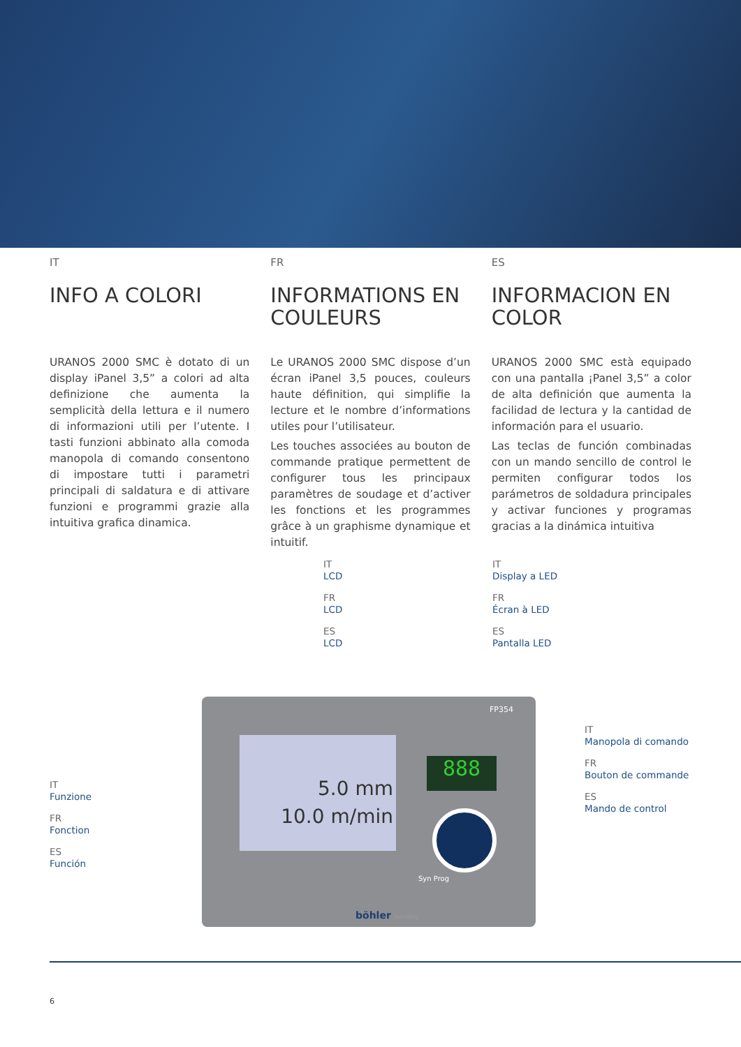IT
INFO A COLORI
URANOS 2000 SMC è dotato di un display iPanel 3,5” a colori ad alta definizione che aumenta la semplicità della lettura e il numero di informazioni utili per l’utente. I tasti funzioni abbinato alla comoda manopola di comando consentono di impostare tutti i parametri principali di saldatura e di attivare funzioni e programmi grazie alla intuitiva grafica dinamica.
FR
INFORMATIONS EN COULEURS
Le URANOS 2000 SMC dispose d’un écran iPanel 3,5 pouces, couleurs haute définition, qui simplifie la lecture et le nombre d’informations utiles pour l’utilisateur.
Les touches associées au bouton de commande pratique permettent de configurer tous les principaux paramètres de soudage et d’activer les fonctions et les programmes grâce à un graphisme dynamique et intuitif.
ES
INFORMACION EN COLOR
URANOS 2000 SMC està equipado con una pantalla ¡Panel 3,5” a color de alta definición que aumenta la facilidad de lectura y la cantidad de información para el usuario.
Las teclas de función combinadas con un mando sencillo de control le permiten configurar todos los parámetros de soldadura principales y activar funciones y programas gracias a la dinámica intuitiva
IT
LCD
FR
LCD
ES
LCD
IT
Display a LED
FR
Écran à LED
ES
Pantalla LED
IT
Manopola di comando
FR
Bouton de commande
ES
Mando de control
IT
Funzione
FR
Fonction
ES
Función
FP354
5.0 mm
10.0 m/min
888
Syn Prog
böhler welding
6